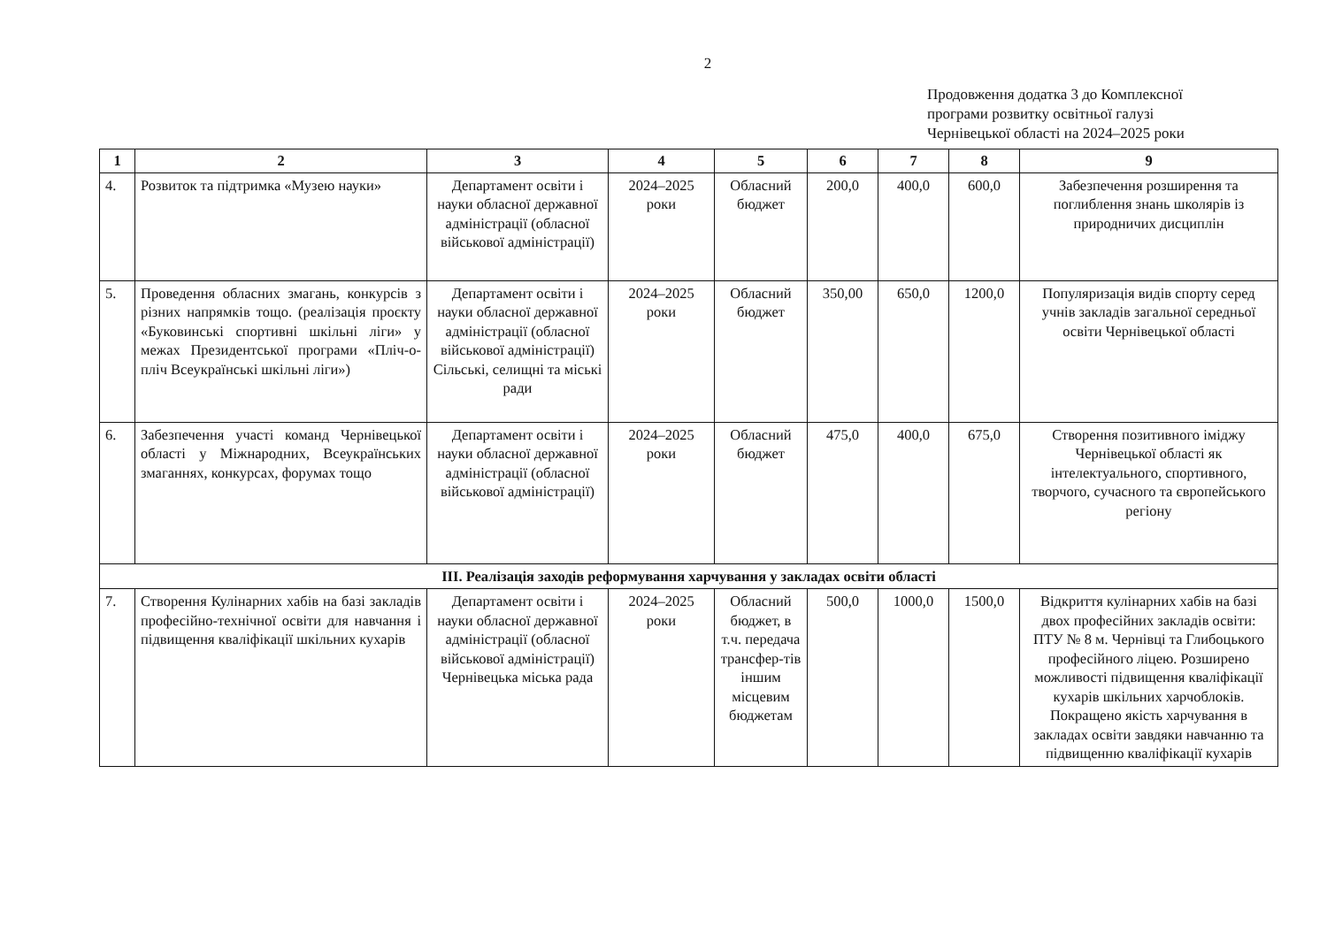2
Продовження додатка 3 до Комплексної
програми розвитку освітньої галузі
Чернівецької області на 2024–2025 роки
| 1 | 2 | 3 | 4 | 5 | 6 | 7 | 8 | 9 |
| --- | --- | --- | --- | --- | --- | --- | --- | --- |
| 4. | Розвиток та підтримка «Музею науки» | Департамент освіти і науки обласної державної адміністрації (обласної військової адміністрації) | 2024–2025 роки | Обласний бюджет | 200,0 | 400,0 | 600,0 | Забезпечення розширення та поглиблення знань школярів із природничих дисциплін |
| 5. | Проведення обласних змагань, конкурсів з різних напрямків тощо. (реалізація проєкту «Буковинські спортивні шкільні ліги» у межах Президентської програми «Пліч-о-пліч Всеукраїнські шкільні ліги») | Департамент освіти і науки обласної державної адміністрації (обласної військової адміністрації) Сільські, селищні та міські ради | 2024–2025 роки | Обласний бюджет | 350,00 | 650,0 | 1200,0 | Популяризація видів спорту серед учнів закладів загальної середньої освіти Чернівецької області |
| 6. | Забезпечення участі команд Чернівецької області у Міжнародних, Всеукраїнських змаганнях, конкурсах, форумах тощо | Департамент освіти і науки обласної державної адміністрації (обласної військової адміністрації) | 2024–2025 роки | Обласний бюджет | 475,0 | 400,0 | 675,0 | Створення позитивного іміджу Чернівецької області як інтелектуального, спортивного, творчого, сучасного та європейського регіону |
| ІІІ. Реалізація заходів реформування харчування у закладах освіти області | | | | | | | | |
| 7. | Створення Кулінарних хабів на базі закладів професійно-технічної освіти для навчання і підвищення кваліфікації шкільних кухарів | Департамент освіти і науки обласної державної адміністрації (обласної військової адміністрації) Чернівецька міська рада | 2024–2025 роки | Обласний бюджет, в т.ч. передача трансфер-тів іншим місцевим бюджетам | 500,0 | 1000,0 | 1500,0 | Відкриття кулінарних хабів на базі двох професійних закладів освіти: ПТУ № 8 м. Чернівці та Глибоцького професійного ліцею. Розширено можливості підвищення кваліфікації кухарів шкільних харчоблоків. Покращено якість харчування в закладах освіти завдяки навчанню та підвищенню кваліфікації кухарів |